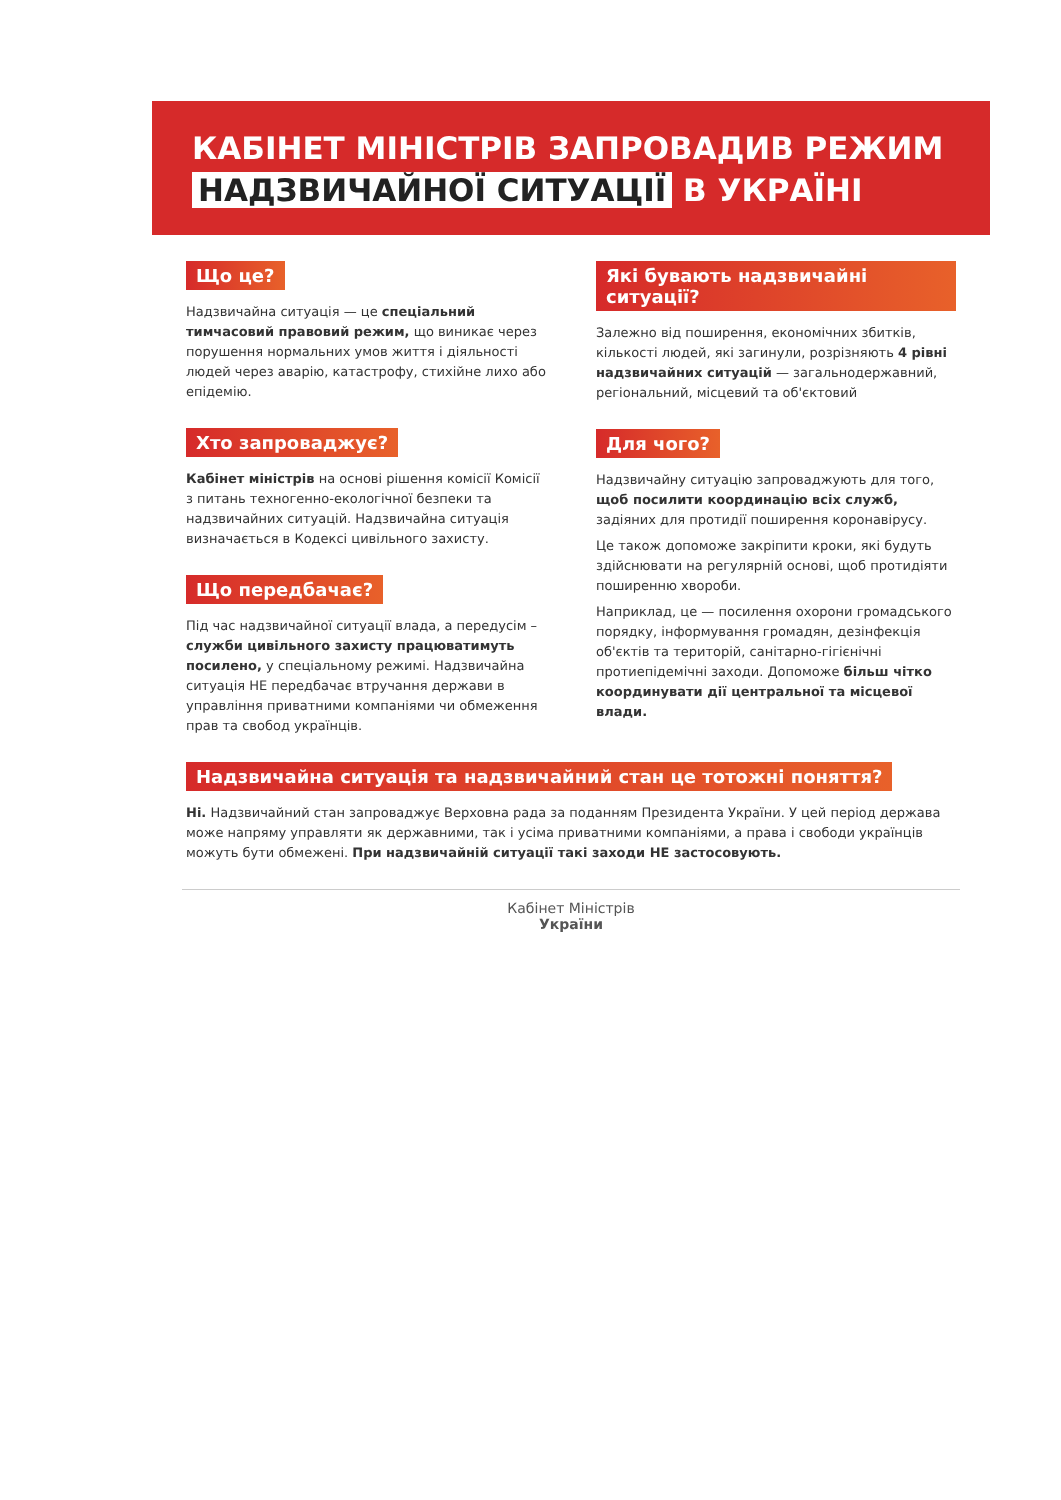КАБІНЕТ МІНІСТРІВ ЗАПРОВАДИВ РЕЖИМ
НАДЗВИЧАЙНОЇ СИТУАЦІЇ В УКРАЇНІ
Що це?
Надзвичайна ситуація — це спеціальний тимчасовий правовий режим, що виникає через порушення нормальних умов життя і діяльності людей через аварію, катастрофу, стихійне лихо або епідемію.
Хто запроваджує?
Кабінет міністрів на основі рішення комісії Комісії з питань техногенно-екологічної безпеки та надзвичайних ситуацій. Надзвичайна ситуація визначається в Кодексі цивільного захисту.
Що передбачає?
Під час надзвичайної ситуації влада, а передусім – служби цивільного захисту працюватимуть посилено, у спеціальному режимі. Надзвичайна ситуація НЕ передбачає втручання держави в управління приватними компаніями чи обмеження прав та свобод українців.
Які бувають надзвичайні ситуації?
Залежно від поширення, економічних збитків, кількості людей, які загинули, розрізняють 4 рівні надзвичайних ситуацій — загальнодержавний, регіональний, місцевий та об'єктовий
Для чого?
Надзвичайну ситуацію запроваджують для того, щоб посилити координацію всіх служб, задіяних для протидії поширення коронавірусу.
Це також допоможе закріпити кроки, які будуть здійснювати на регулярній основі, щоб протидіяти поширенню хвороби.
Наприклад, це — посилення охорони громадського порядку, інформування громадян, дезінфекція об'єктів та територій, санітарно-гігієнічні протиепідемічні заходи. Допоможе більш чітко координувати дії центральної та місцевої влади.
Надзвичайна ситуація та надзвичайний стан це тотожні поняття?
Ні. Надзвичайний стан запроваджує Верховна рада за поданням Президента України. У цей період держава може напряму управляти як державними, так і усіма приватними компаніями, а права і свободи українців можуть бути обмежені. При надзвичайній ситуації такі заходи НЕ застосовують.
Кабінет Міністрів
України